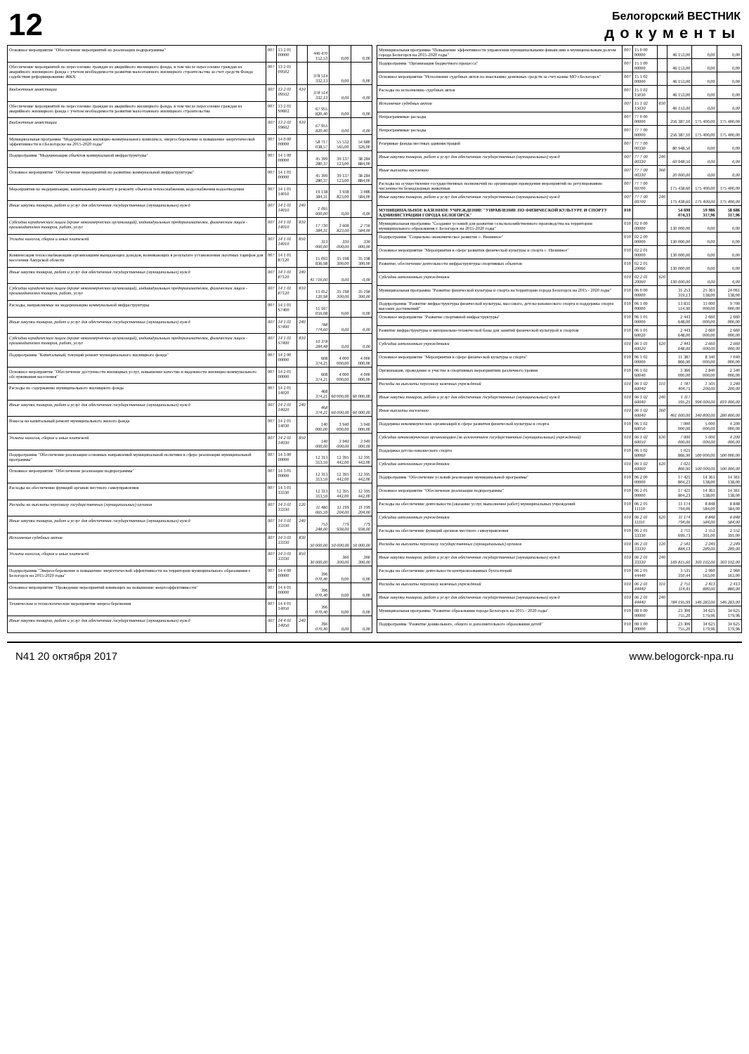Белогорский ВЕСТНИК
12 документы
| Основное мероприятие "Обеспечение мероприятий по реализации подпрограммы" | 007 | 13 2 01 00000 | | 446 470 152,53 | 0,00 | 0,00 |
| Обеспечение мероприятий по переселению граждан из аварийного жилищного фонда, в том числе переселение граждан из аварийного жилищного фонда с учетом необходимости развития малоэтажного жилищного строительства за счет средств Фонда содействия реформированию ЖКХ | 007 | 13 2 01 09502 | | 378 514 332,13 | 0,00 | 0,00 |
| Бюджетные инвестиции | 007 | 13 2 01 09502 | 410 | 378 514 332,13 | 0,00 | 0,00 |
| Обеспечение мероприятий по переселению граждан из аварийного жилищного фонда, в том числе переселение граждан из аварийного жилищного фонда с учетом необходимости развития малоэтажного жилищного строительства | 007 | 13 2 01 S9602 | | 67 955 820,40 | 0,00 | 0,00 |
| Бюджетные инвестиции | 007 | 13 2 01 S9602 | 410 | 67 955 820,40 | 0,00 | 0,00 |
| Муниципальная программа "Модернизация жилищно-коммунального комплекса, энергосбережение и повышение энергетической эффективности в г.Белогорске на 2015-2020 годы" | 007 | 14 0 00 00000 | | 58 717 038,57 | 55 532 565,00 | 54 680 326,00 |
| Подпрограмма "Модернизация объектов коммунальной инфраструктуры" | 007 | 14 1 00 00000 | | 45 399 280,37 | 39 137 123,00 | 38 284 884,00 |
| Основное мероприятие "Обеспечение мероприятий по развитию коммунальной инфраструктуры" | 007 | 14 1 01 00000 | | 45 399 280,37 | 39 137 123,00 | 38 284 884,00 |
| Мероприятия по модернизации, капитальному ремонту и ремонту объектов теплоснабжения, водоснабжения водоотведения | 007 | 14 1 01 14010 | | 19 138 384,31 | 3 938 823,00 | 3 086 584,00 |
| Иные закупки товаров, работ и услуг для обеспечения государственных (муниципальных) нужд | 007 | 14 1 01 14010 | 240 | 1 095 000,00 | 0,00 | 0,00 |
| Субсидии юридическим лицам (кроме некоммерческих организаций), индивидуальным предпринимателям, физическим лицам - производителям товаров, работ, услуг | 007 | 14 1 01 14010 | 810 | 17 730 384,31 | 3 608 823,00 | 2 756 584,00 |
| Уплата налогов, сборов и иных платежей | 007 | 14 1 01 14010 | 850 | 313 000,00 | 330 000,00 | 330 000,00 |
| Компенсация теплоснабжающим организациям выпадающих доходов, возникающих в результате установления льготных тарифов для населения Амурской области | 007 | 14 1 01 87120 | | 15 093 836,98 | 35 198 300,00 | 35 198 300,00 |
| Иные закупки товаров, работ и услуг для обеспечения государственных (муниципальных) нужд | 007 | 14 1 01 87120 | 240 | 41 716,00 | 0,00 | 0,00 |
| Субсидии юридическим лицам (кроме некоммерческих организаций), индивидуальным предпринимателям, физическим лицам - производителям товаров, работ, услуг | 007 | 14 1 01 87120 | 810 | 15 052 120,98 | 35 198 300,00 | 35 198 300,00 |
| Расходы, направляемые на модернизацию коммунальной инфраструктуры | 007 | 14 1 01 S7400 | | 11 167 059,08 | 0,00 | 0,00 |
| Иные закупки товаров, работ и услуг для обеспечения государственных (муниципальных) нужд | 007 | 14 1 01 S7400 | 240 | 788 774,60 | 0,00 | 0,00 |
| Субсидии юридическим лицам (кроме некоммерческих организаций), индивидуальным предпринимателям, физическим лицам - производителям товаров, работ, услуг | 007 | 14 1 01 S7400 | 810 | 10 378 284,48 | 0,00 | 0,00 |
| Подпрограмма "Капитальный, текущий ремонт муниципального жилищного фонда" | 007 | 14 2 00 00000 | | 608 374,21 | 4 000 000,00 | 4 000 000,00 |
| Основное мероприятие "Обеспечение доступности жилищных услуг, повышение качества и надежности жилищно-коммунального обслуживания населения" | 007 | 14 2 01 00000 | | 608 374,21 | 4 000 000,00 | 4 000 000,00 |
| Расходы по содержанию муниципального жилищного фонда | 007 | 14 2 01 14020 | | 468 374,21 | 60 000,00 | 60 000,00 |
| Иные закупки товаров, работ и услуг для обеспечения государственных (муниципальных) нужд | 007 | 14 2 01 14020 | 240 | 468 374,21 | 60 000,00 | 60 000,00 |
| Взносы на капитальный ремонт муниципального жилого фонда | 007 | 14 2 01 14030 | | 140 000,00 | 3 940 000,00 | 3 940 000,00 |
| Уплата налогов, сборов и иных платежей | 007 | 14 2 01 14030 | 850 | 140 000,00 | 3 940 000,00 | 3 940 000,00 |
| Подпрограмма "Обеспечение реализации основных направлений муниципальной политики в сфере реализации муниципальной программы" | 007 | 14 3 00 00000 | | 12 313 313,59 | 12 395 442,00 | 12 395 442,00 |
| Основное мероприятие "Обеспечение реализации подпрограммы" | 007 | 14 3 01 00000 | | 12 313 313,59 | 12 395 442,00 | 12 395 442,00 |
| Расходы на обеспечение функций органов местного самоуправления | 007 | 14 3 01 33330 | | 12 313 313,59 | 12 395 442,00 | 12 395 442,00 |
| Расходы на выплаты персоналу государственных (муниципальных) органов | 007 | 14 3 01 33330 | 120 | 11 480 065,59 | 11 199 204,00 | 11 199 204,00 |
| Иные закупки товаров, работ и услуг для обеспечения государственных (муниципальных) нужд | 007 | 14 3 01 33330 | 240 | 753 248,00 | 779 938,00 | 779 938,00 |
| Исполнение судебных актов | 007 | 14 3 01 33330 | 830 | 50 000,00 | 50 000,00 | 50 000,00 |
| Уплата налогов, сборов и иных платежей | 007 | 14 3 01 33330 | 850 | 30 000,00 | 366 300,00 | 366 300,00 |
| Подпрограмма "Энергосбережение и повышение энергетической эффективности на территории муниципального образования г. Белогорск на 2015-2020 годы" | 007 | 14 4 00 00000 | | 396 070,40 | 0,00 | 0,00 |
| Основное мероприятие "Проведение мероприятий влияющих на повышение энергоэффективности" | 007 | 14 4 01 00000 | | 396 070,40 | 0,00 | 0,00 |
| Технические и технологические мероприятия энергосбережения | 007 | 14 4 01 14050 | | 396 070,40 | 0,00 | 0,00 |
| Иные закупки товаров, работ и услуг для обеспечения государственных (муниципальных) нужд | 007 | 14 4 01 14050 | 240 | 396 070,40 | 0,00 | 0,00 |
| Муниципальная программа "Повышение эффективности управления муниципальными финансами и муниципальным долгом города Белогорск на 2015-2020 годы" | 007 | 15 0 00 00000 | | 46 153,00 | 0,00 | 0,00 |
| Подпрограмма "Организация бюджетного процесса" | 007 | 15 1 00 00000 | | 46 153,00 | 0,00 | 0,00 |
| Основное мероприятие "Исполнение судебных актов по взысканию денежных средств за счет казны МО г.Белогорск" | 007 | 15 1 02 00000 | | 46 153,00 | 0,00 | 0,00 |
| Расходы по исполнению судебных актов | 007 | 15 1 02 15030 | | 46 153,00 | 0,00 | 0,00 |
| Исполнение судебных актов | 007 | 15 1 02 15030 | 830 | 46 153,00 | 0,00 | 0,00 |
| Непрограммные расходы | 007 | 77 0 00 00000 | | 256 387,10 | 175 400,00 | 175 400,00 |
| Непрограммные расходы | 007 | 77 7 00 00000 | | 256 387,10 | 175 400,00 | 175 400,00 |
| Резервные фонды местных администраций | 007 | 77 7 00 00330 | | 80 948,50 | 0,00 | 0,00 |
| Иные закупки товаров, работ и услуг для обеспечения государственных (муниципальных) нужд | 007 | 77 7 00 00330 | 240 | 60 948,50 | 0,00 | 0,00 |
| Иные выплаты населению | 007 | 77 7 00 00330 | 360 | 20 000,00 | 0,00 | 0,00 |
| Расходы на осуществление государственных полномочий по организации проведения мероприятий по регулированию численности безнадзорных животных | 007 | 77 7 00 69700 | | 175 438,60 | 175 400,00 | 175 400,00 |
| Иные закупки товаров, работ и услуг для обеспечения государственных (муниципальных) нужд | 007 | 77 7 00 69700 | 240 | 175 438,60 | 175 400,00 | 175 400,00 |
| МУНИЦИПАЛЬНОЕ КАЗЕННОЕ УЧРЕЖДЕНИЕ "УПРАВЛЕНИЕ ПО ФИЗИЧЕСКОЙ КУЛЬТУРЕ И СПОРТУ АДМИНИСТРАЦИИ ГОРОДА БЕЛОГОРСК" | 010 | | | 54 690 074,33 | 59 986 317,96 | 58 686 317,96 |
| Муниципальная программа "Создание условий для развития сельскохозяйственного производства на территории муниципального образования г. Белогорск на 2015-2020 годы" | 010 | 02 0 00 00000 | | 130 000,00 | 0,00 | 0,00 |
| Подпрограмма "Социально-экономическое развитие с. Низинное" | 010 | 02 2 00 00000 | | 130 000,00 | 0,00 | 0,00 |
| Основное мероприятие "Мероприятия в сфере развития физической культуры и спорта с. Низинное" | 010 | 02 2 01 00000 | | 130 000,00 | 0,00 | 0,00 |
| Развитие, обеспечение деятельности инфраструктуры спортивных объектов | 010 | 02 2 01 20060 | | 130 000,00 | 0,00 | 0,00 |
| Субсидии автономным учреждениям | 010 | 02 2 01 20060 | 620 | 130 000,00 | 0,00 | 0,00 |
| Муниципальная программа "Развитие физической культуры и спорта на территории города Белогорск на 2015 - 2020 годы" | 010 | 06 0 00 00000 | | 31 253 319,13 | 25 361 138,00 | 24 061 138,00 |
| Подпрограмма "Развитие инфраструктуры физической культуры, массового, детско-юношеского спорта и поддержка спорта высоких достижений" | 010 | 06 1 00 00000 | | 13 831 514,90 | 11 000 000,00 | 9 700 000,00 |
| Основное мероприятие "Развитие спортивной инфраструктуры" | 010 | 06 1 01 00000 | | 2 443 648,00 | 2 660 000,00 | 2 660 000,00 |
| Развитие инфраструктуры и материально-технической базы для занятий физической культурой и спортом | 010 | 06 1 01 60020 | | 2 443 648,00 | 2 660 000,00 | 2 660 000,00 |
| Субсидии автономным учреждениям | 010 | 06 1 01 60020 | 620 | 2 443 648,00 | 2 660 000,00 | 2 660 000,00 |
| Основное мероприятие "Мероприятия в сфере физической культуры и спорта" | 010 | 06 1 02 00000 | | 11 387 866,90 | 8 340 000,00 | 7 040 000,00 |
| Организация, проведение и участие в спортивных мероприятиях различного уровня | 010 | 06 1 02 60040 | | 3 366 000,00 | 2 840 000,00 | 2 340 000,00 |
| Расходы на выплаты персоналу казенных учреждений | 010 | 06 1 02 60040 | 110 | 1 787 404,75 | 1 505 200,00 | 1 240 200,00 |
| Иные закупки товаров, работ и услуг для обеспечения государственных (муниципальных) нужд | 010 | 06 1 02 60040 | 240 | 1 117 595,25 | 994 000,00 | 819 000,00 |
| Иные выплаты населению | 010 | 06 1 02 60040 | 360 | 461 000,00 | 340 800,00 | 280 800,00 |
| Поддержка некоммерческих организаций в сфере развития физической культуры и спорта | 010 | 06 1 02 60050 | | 7 000 000,00 | 5 000 000,00 | 4 200 000,00 |
| Субсидии некоммерческим организациям (за исключением государственных (муниципальных) учреждений) | 010 | 06 1 02 60050 | 630 | 7 000 000,00 | 5 000 000,00 | 4 200 000,00 |
| Поддержка детско-юношеского спорта | 010 | 06 1 02 60060 | | 1 021 866,90 | 500 000,00 | 500 000,00 |
| Субсидии автономным учреждениям | 010 | 06 1 02 60060 | 620 | 1 021 866,90 | 500 000,00 | 500 000,00 |
| Подпрограмма "Обеспечение условий реализации муниципальной программы" | 010 | 06 2 00 00000 | | 17 421 804,23 | 14 361 138,00 | 14 361 138,00 |
| Основное мероприятие "Обеспечение реализации подпрограммы" | 010 | 06 2 01 00000 | | 17 421 804,23 | 14 361 138,00 | 14 361 138,00 |
| Расходы на обеспечение деятельности (оказание услуг, выполнение работ) муниципальных учреждений | 010 | 06 2 01 11110 | | 11 174 794,06 | 8 848 584,00 | 8 848 584,00 |
| Субсидии автономным учреждениям | 010 | 06 2 01 11110 | 620 | 11 174 794,06 | 8 848 584,00 | 8 848 584,00 |
| Расходы на обеспечение функций органов местного самоуправления | 010 | 06 2 01 33330 | | 2 711 699,73 | 2 552 391,00 | 2 552 391,00 |
| Расходы на выплаты персоналу государственных (муниципальных) органов | 010 | 06 2 01 33330 | 120 | 2 541 884,13 | 2 249 289,00 | 2 249 289,00 |
| Иные закупки товаров, работ и услуг для обеспечения государственных (муниципальных) нужд | 010 | 06 2 01 33330 | 240 | 169 815,60 | 303 102,00 | 303 102,00 |
| Расходы на обеспечение деятельности централизованных бухгалтерий | 010 | 06 2 01 44440 | | 3 535 310,44 | 2 960 163,00 | 2 960 163,00 |
| Расходы на выплаты персоналу казенных учреждений | 010 | 06 2 01 44440 | 110 | 2 751 114,45 | 2 413 880,00 | 2 413 880,00 |
| Иные закупки товаров, работ и услуг для обеспечения государственных (муниципальных) нужд | 010 | 06 2 01 44440 | 240 | 784 195,99 | 546 283,00 | 546 283,00 |
| Муниципальная программа "Развитие образования города Белогорск на 2015 - 2020 годы" | 010 | 08 0 00 00000 | | 23 306 755,20 | 34 625 179,96 | 34 625 179,96 |
| Подпрограмма "Развитие дошкольного, общего и дополнительного образования детей" | 010 | 08 1 00 00000 | | 23 306 755,20 | 34 625 179,96 | 34 625 179,96 |
N41 20 октября 2017 www.belogorck-npa.ru